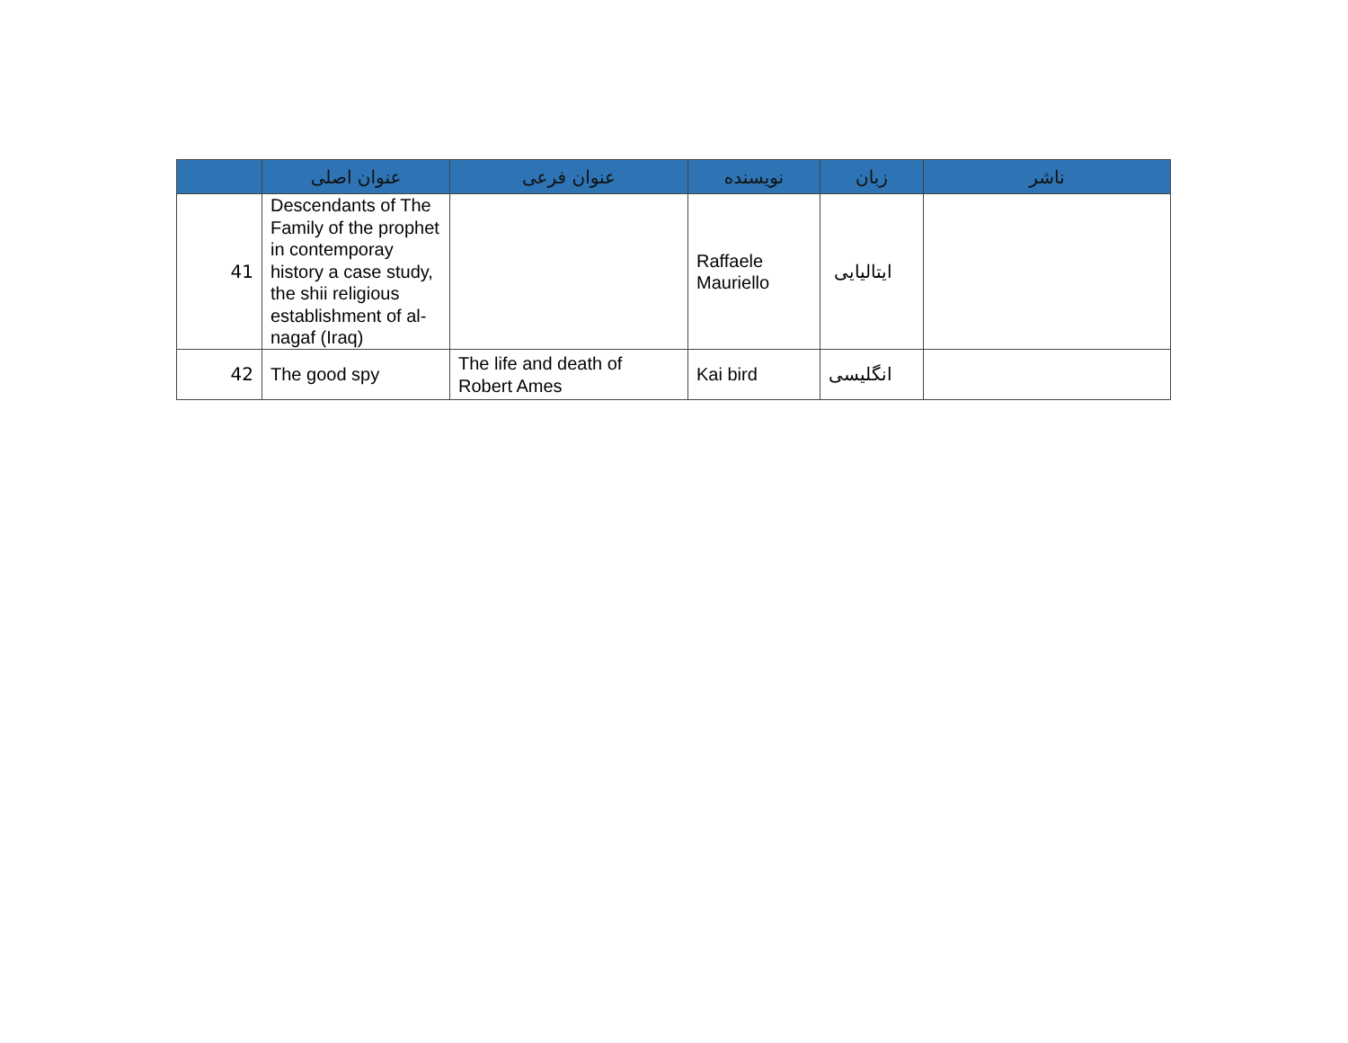| | عنوان اصلی | عنوان فرعی | نویسنده | زبان | ناشر |
| --- | --- | --- | --- | --- | --- |
| 41 | Descendants of The Family of the prophet in contemporay history a case study, the shii religious establishment of al-nagaf (Iraq) | | Raffaele Mauriello | ایتالیایی | |
| 42 | The good spy | The life and death of Robert Ames | Kai bird | انگلیسی | |